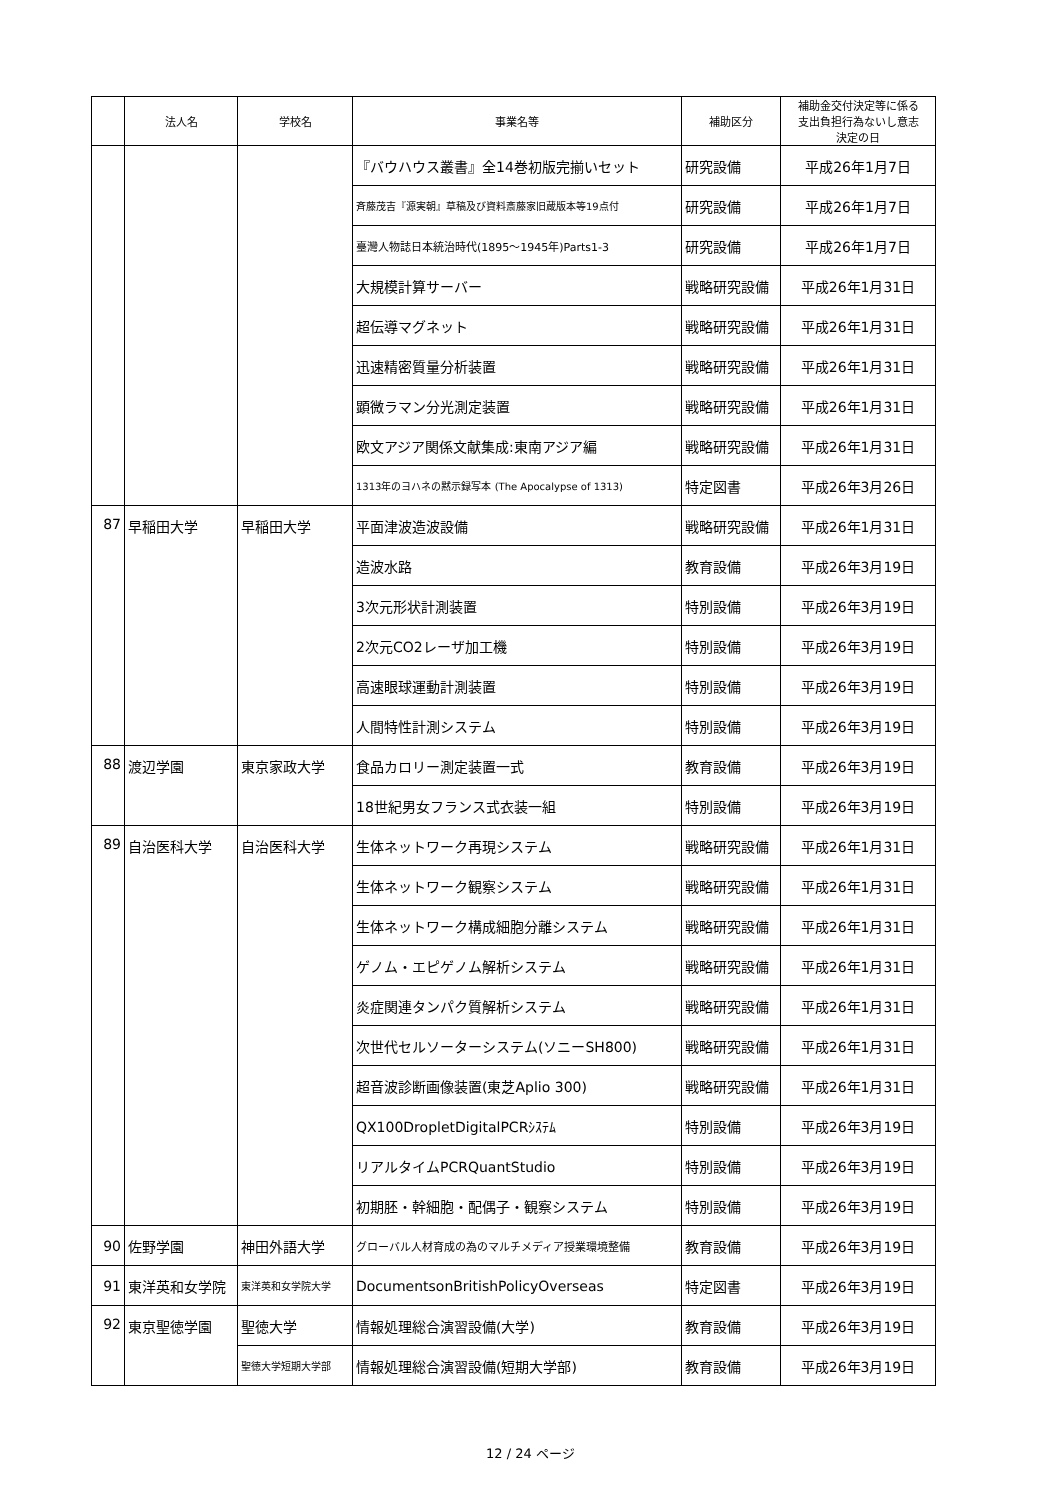| | 法人名 | 学校名 | 事業名等 | 補助区分 | 補助金交付決定等に係る 支出負担行為ないし意志 決定の日 |
| --- | --- | --- | --- | --- | --- |
| | | | 『バウハウス叢書』全14巻初版完揃いセット | 研究設備 | 平成26年1月7日 |
| | | | 斉藤茂吉『源実朝』草稿及び資料斎藤家旧蔵版本等19点付 | 研究設備 | 平成26年1月7日 |
| | | | 臺灣人物誌日本統治時代(1895～1945年)Parts1-3 | 研究設備 | 平成26年1月7日 |
| | | | 大規模計算サーバー | 戦略研究設備 | 平成26年1月31日 |
| | | | 超伝導マグネット | 戦略研究設備 | 平成26年1月31日 |
| | | | 迅速精密質量分析装置 | 戦略研究設備 | 平成26年1月31日 |
| | | | 顕微ラマン分光測定装置 | 戦略研究設備 | 平成26年1月31日 |
| | | | 欧文アジア関係文献集成:東南アジア編 | 戦略研究設備 | 平成26年1月31日 |
| | | | 1313年のヨハネの黙示録写本 (The Apocalypse of 1313) | 特定図書 | 平成26年3月26日 |
| 87 | 早稲田大学 | 早稲田大学 | 平面津波造波設備 | 戦略研究設備 | 平成26年1月31日 |
| | | | 造波水路 | 教育設備 | 平成26年3月19日 |
| | | | 3次元形状計測装置 | 特別設備 | 平成26年3月19日 |
| | | | 2次元CO2レーザ加工機 | 特別設備 | 平成26年3月19日 |
| | | | 高速眼球運動計測装置 | 特別設備 | 平成26年3月19日 |
| | | | 人間特性計測システム | 特別設備 | 平成26年3月19日 |
| 88 | 渡辺学園 | 東京家政大学 | 食品カロリー測定装置一式 | 教育設備 | 平成26年3月19日 |
| | | | 18世紀男女フランス式衣装一組 | 特別設備 | 平成26年3月19日 |
| 89 | 自治医科大学 | 自治医科大学 | 生体ネットワーク再現システム | 戦略研究設備 | 平成26年1月31日 |
| | | | 生体ネットワーク観察システム | 戦略研究設備 | 平成26年1月31日 |
| | | | 生体ネットワーク構成細胞分離システム | 戦略研究設備 | 平成26年1月31日 |
| | | | ゲノム・エピゲノム解析システム | 戦略研究設備 | 平成26年1月31日 |
| | | | 炎症関連タンパク質解析システム | 戦略研究設備 | 平成26年1月31日 |
| | | | 次世代セルソーターシステム(ソニーSH800) | 戦略研究設備 | 平成26年1月31日 |
| | | | 超音波診断画像装置(東芝Aplio 300) | 戦略研究設備 | 平成26年1月31日 |
| | | | QX100DropletDigitalPCRｼｽﾃﾑ | 特別設備 | 平成26年3月19日 |
| | | | リアルタイムPCRQuantStudio | 特別設備 | 平成26年3月19日 |
| | | | 初期胚・幹細胞・配偶子・観察システム | 特別設備 | 平成26年3月19日 |
| 90 | 佐野学園 | 神田外語大学 | グローバル人材育成の為のマルチメディア授業環境整備 | 教育設備 | 平成26年3月19日 |
| 91 | 東洋英和女学院 | 東洋英和女学院大学 | DocumentsonBritishPolicyOverseas | 特定図書 | 平成26年3月19日 |
| 92 | 東京聖徳学園 | 聖徳大学 | 情報処理総合演習設備(大学) | 教育設備 | 平成26年3月19日 |
| | | 聖徳大学短期大学部 | 情報処理総合演習設備(短期大学部) | 教育設備 | 平成26年3月19日 |
12 / 24 ページ